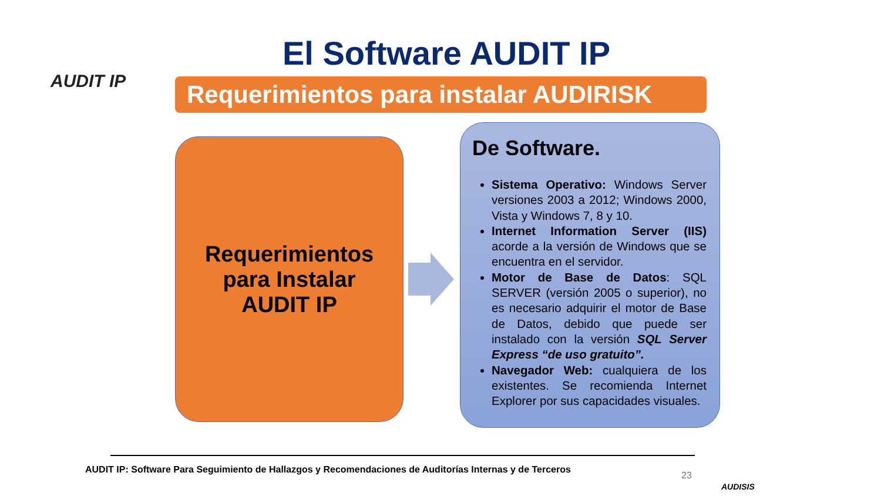AUDIT IP
El Software AUDIT IP
Requerimientos para instalar AUDIRISK
Requerimientos
para Instalar
AUDIT IP
De Software.
Sistema Operativo: Windows Server versiones 2003 a 2012; Windows 2000, Vista y Windows 7, 8 y 10.
Internet Information Server (IIS) acorde a la versión de Windows que se encuentra en el servidor.
Motor de Base de Datos: SQL SERVER (versión 2005 o superior), no es necesario adquirir el motor de Base de Datos, debido que puede ser instalado con la versión SQL Server Express “de uso gratuito”.
Navegador Web: cualquiera de los existentes. Se recomienda Internet Explorer por sus capacidades visuales.
AUDIT IP: Software Para Seguimiento de Hallazgos y Recomendaciones de Auditorías Internas y de Terceros
23
AUDISIS